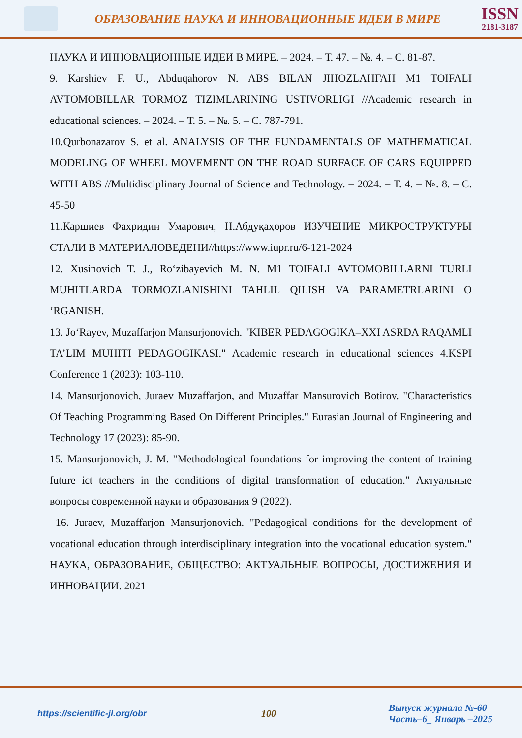ОБРАЗОВАНИЕ НАУКА И ИННОВАЦИОННЫЕ ИДЕИ В МИРЕ
ISSN
2181-3187
НАУКА И ИННОВАЦИОННЫЕ ИДЕИ В МИРЕ. – 2024. – Т. 47. – №. 4. – С. 81-87.
9. Karshiev F. U., Abduqahorov N. ABS BILAN JIHOZLAНГАН M1 TOIFALI AVTOMOBILLAR TORMOZ TIZIMLARINING USTIVORLIGI //Academic research in educational sciences. – 2024. – Т. 5. – №. 5. – С. 787-791.
10.Qurbonazarov S. et al. ANALYSIS OF THE FUNDAMENTALS OF MATHEMATICAL MODELING OF WHEEL MOVEMENT ON THE ROAD SURFACE OF CARS EQUIPPED WITH ABS //Multidisciplinary Journal of Science and Technology. – 2024. – Т. 4. – №. 8. – С. 45-50
11.Каршиев Фахридин Умарович, Н.Абдуқаҳоров ИЗУЧЕНИЕ МИКРОСТРУКТУРЫ СТАЛИ В МАТЕРИАЛОВЕДЕНИ//https://www.iupr.ru/6-121-2024
12. Xusinovich T. J., Ro‘zibayevich M. N. M1 TOIFALI AVTOMOBILLARNI TURLI MUHITLARDA TORMOZLANISHINI TAHLIL QILISH VA PARAMETRLARINI O ‘RGANISH.
13. Jo‘Rayev, Muzaffarjon Mansurjonovich. "KIBER PEDAGOGIKA–XXI ASRDA RAQAMLI TA’LIM MUHITI PEDAGOGIKASI." Academic research in educational sciences 4.KSPI Conference 1 (2023): 103-110.
14. Mansurjonovich, Juraev Muzaffarjon, and Muzaffar Mansurovich Botirov. "Characteristics Of Teaching Programming Based On Different Principles." Eurasian Journal of Engineering and Technology 17 (2023): 85-90.
15. Mansurjonovich, J. M. "Methodological foundations for improving the content of training future ict teachers in the conditions of digital transformation of education." Актуальные вопросы современной науки и образования 9 (2022).
16. Juraev, Muzaffarjon Mansurjonovich. "Pedagogical conditions for the development of vocational education through interdisciplinary integration into the vocational education system." НАУКА, ОБРАЗОВАНИЕ, ОБЩЕСТВО: АКТУАЛЬНЫЕ ВОПРОСЫ, ДОСТИЖЕНИЯ И ИННОВАЦИИ. 2021
https://scientific-jl.org/obr 100
Выпуск журнала №-60
Часть–6_ Январь –2025